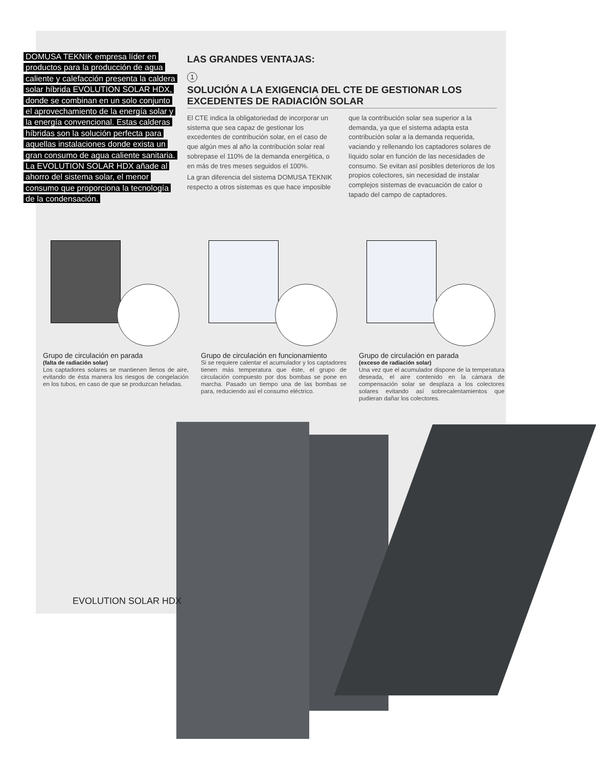DOMUSA TEKNIK empresa líder en productos para la producción de agua caliente y calefacción presenta la caldera solar híbrida EVOLUTION SOLAR HDX, donde se combinan en un solo conjunto el aprovechamiento de la energía solar y la energía convencional. Estas calderas híbridas son la solución perfecta para aquellas instalaciones donde exista un gran consumo de agua caliente sanitaria. La EVOLUTION SOLAR HDX añade al ahorro del sistema solar, el menor consumo que proporciona la tecnología de la condensación.
LAS GRANDES VENTAJAS:
1
SOLUCIÓN A LA EXIGENCIA DEL CTE DE GESTIONAR LOS EXCEDENTES DE RADIACIÓN SOLAR
El CTE indica la obligatoriedad de incorporar un sistema que sea capaz de gestionar los excedentes de contribución solar, en el caso de que algún mes al año la contribución solar real sobrepase el 110% de la demanda energética, o en más de tres meses seguidos el 100%.
La gran diferencia del sistema DOMUSA TEKNIK respecto a otros sistemas es que hace imposible que la contribución solar sea superior a la demanda, ya que el sistema adapta esta contribución solar a la demanda requerida, vaciando y rellenando los captadores solares de líquido solar en función de las necesidades de consumo. Se evitan así posibles deterioros de los propios colectores, sin necesidad de instalar complejos sistemas de evacuación de calor o tapado del campo de captadores.
Grupo de circulación en parada
(falta de radiación solar)
Los captadores solares se mantienen llenos de aire, evitando de ésta manera los riesgos de congelación en los tubos, en caso de que se produzcan heladas.
Grupo de circulación en funcionamiento
Si se requiere calentar el acumulador y los captadores tienen más temperatura que éste, el grupo de circulación compuesto por dos bombas se pone en marcha. Pasado un tiempo una de las bombas se para, reduciendo así el consumo eléctrico.
Grupo de circulación en parada
(exceso de radiación solar)
Una vez que el acumulador dispone de la temperatura deseada, el aire contenido en la cámara de compensación solar se desplaza a los colectores solares evitando así sobrecalentamientos que pudieran dañar los colectores.
EVOLUTION SOLAR HDX